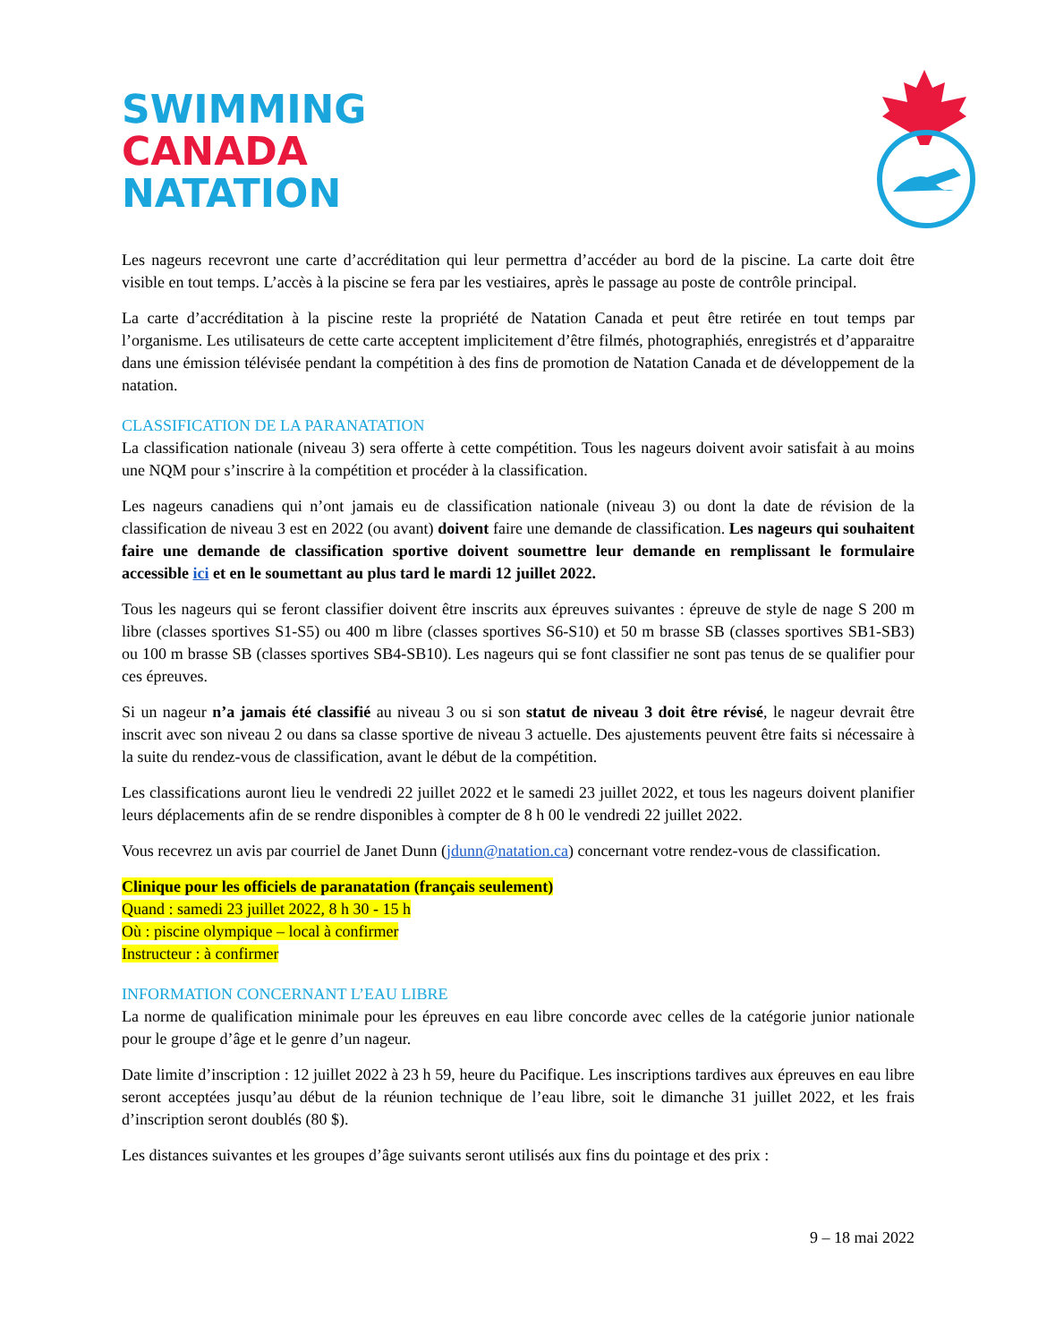SWIMMING
CANADA
NATATION
Les nageurs recevront une carte d’accréditation qui leur permettra d’accéder au bord de la piscine. La carte doit être visible en tout temps. L’accès à la piscine se fera par les vestiaires, après le passage au poste de contrôle principal.
La carte d’accréditation à la piscine reste la propriété de Natation Canada et peut être retirée en tout temps par l’organisme. Les utilisateurs de cette carte acceptent implicitement d’être filmés, photographiés, enregistrés et d’apparaitre dans une émission télévisée pendant la compétition à des fins de promotion de Natation Canada et de développement de la natation.
CLASSIFICATION DE LA PARANATATION
La classification nationale (niveau 3) sera offerte à cette compétition. Tous les nageurs doivent avoir satisfait à au moins une NQM pour s’inscrire à la compétition et procéder à la classification.
Les nageurs canadiens qui n’ont jamais eu de classification nationale (niveau 3) ou dont la date de révision de la classification de niveau 3 est en 2022 (ou avant) doivent faire une demande de classification. Les nageurs qui souhaitent faire une demande de classification sportive doivent soumettre leur demande en remplissant le formulaire accessible ici et en le soumettant au plus tard le mardi 12 juillet 2022.
Tous les nageurs qui se feront classifier doivent être inscrits aux épreuves suivantes : épreuve de style de nage S 200 m libre (classes sportives S1-S5) ou 400 m libre (classes sportives S6-S10) et 50 m brasse SB (classes sportives SB1-SB3) ou 100 m brasse SB (classes sportives SB4-SB10). Les nageurs qui se font classifier ne sont pas tenus de se qualifier pour ces épreuves.
Si un nageur n’a jamais été classifié au niveau 3 ou si son statut de niveau 3 doit être révisé, le nageur devrait être inscrit avec son niveau 2 ou dans sa classe sportive de niveau 3 actuelle. Des ajustements peuvent être faits si nécessaire à la suite du rendez-vous de classification, avant le début de la compétition.
Les classifications auront lieu le vendredi 22 juillet 2022 et le samedi 23 juillet 2022, et tous les nageurs doivent planifier leurs déplacements afin de se rendre disponibles à compter de 8 h 00 le vendredi 22 juillet 2022.
Vous recevrez un avis par courriel de Janet Dunn (jdunn@natation.ca) concernant votre rendez-vous de classification.
Clinique pour les officiels de paranatation (français seulement)
Quand : samedi 23 juillet 2022, 8 h 30 - 15 h
Où : piscine olympique – local à confirmer
Instructeur : à confirmer
INFORMATION CONCERNANT L’EAU LIBRE
La norme de qualification minimale pour les épreuves en eau libre concorde avec celles de la catégorie junior nationale pour le groupe d’âge et le genre d’un nageur.
Date limite d’inscription : 12 juillet 2022 à 23 h 59, heure du Pacifique. Les inscriptions tardives aux épreuves en eau libre seront acceptées jusqu’au début de la réunion technique de l’eau libre, soit le dimanche 31 juillet 2022, et les frais d’inscription seront doublés (80 $).
Les distances suivantes et les groupes d’âge suivants seront utilisés aux fins du pointage et des prix :
9 – 18 mai 2022